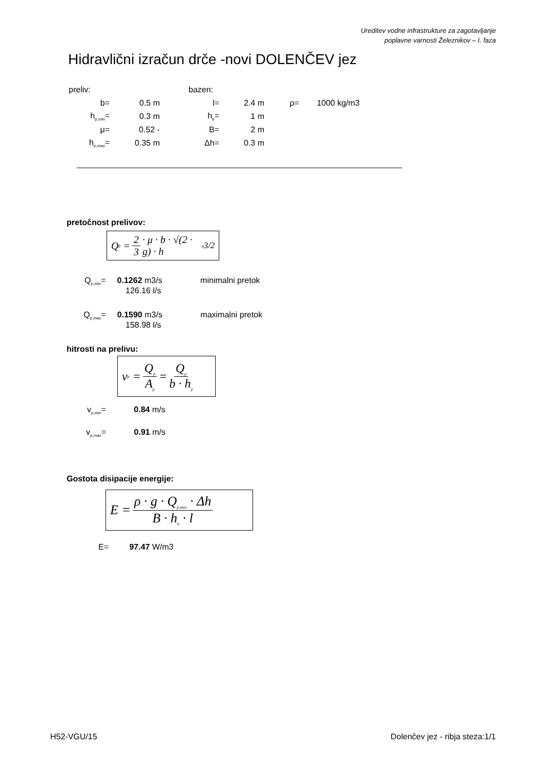Ureditev vodne infrastrukture za zagotavljanje
poplavne varnosti Železnikov – I. faza
Hidravlični izračun drče -novi DOLENČEV jez
| preliv: | | | bazen: | | | | |
| b= | 0.5 m | | l= | 2.4 m | ρ= | 1000 kg/m3 | |
| h<sub>p,min</sub>= | 0.3 m | | h<sub>b</sub>= | 1 m | | | |
| μ= | 0.52 - | | B= | 2 m | | | |
| h<sub>p,max</sub>= | 0.35 m | | Δh= | 0.3 m | | | |
pretočnost prelivov:
Q<sub>p</sub> = 2 3 · μ · b · √(2 · g) · h<sub>p</sub><sup>3/2</sup>
Q<sub>p,min</sub>= 0.1262 m3/s minimalni pretok
126.16 l/s
Q<sub>p,max</sub>= 0.1590 m3/s maximalni pretok
158.98 l/s
hitrosti na prelivu:
v<sub>p</sub> = Q<sub>p</sub> A<sub>p</sub> = Q<sub>p</sub> b · h<sub>p</sub>
v<sub>p,min</sub>= 0.84 m/s
v<sub>p,max</sub>= 0.91 m/s
Gostota disipacije energije:
E = ρ · g · Q<sub>p,max</sub> · Δh B · h<sub>b</sub> · l
E= 97.47 W/m3
H52-VGU/15 Dolenčev jez - ribja steza:1/1